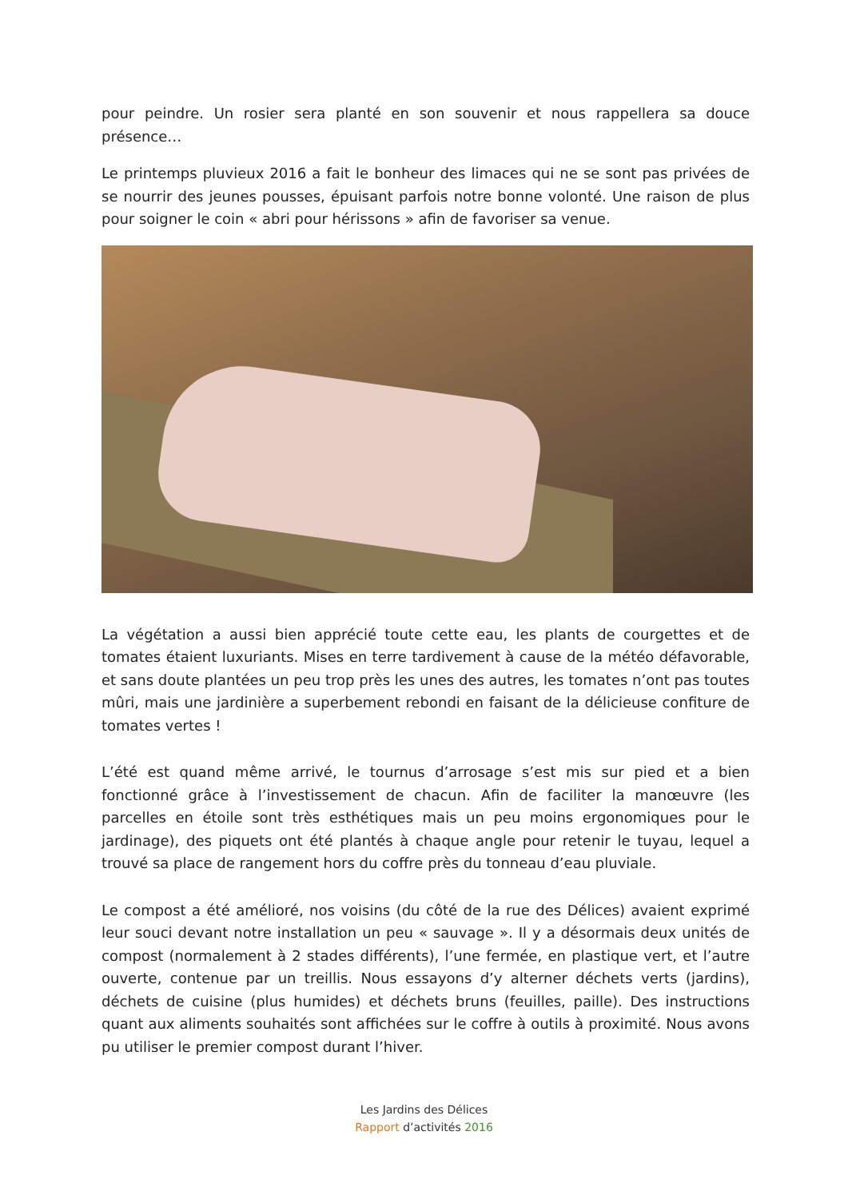pour peindre. Un rosier sera planté en son souvenir et nous rappellera sa douce présence…
Le printemps pluvieux 2016 a fait le bonheur des limaces qui ne se sont pas privées de se nourrir des jeunes pousses, épuisant parfois notre bonne volonté. Une raison de plus pour soigner le coin « abri pour hérissons » afin de favoriser sa venue.
La végétation a aussi bien apprécié toute cette eau, les plants de courgettes et de tomates étaient luxuriants. Mises en terre tardivement à cause de la météo défavorable, et sans doute plantées un peu trop près les unes des autres, les tomates n’ont pas toutes mûri, mais une jardinière a superbement rebondi en faisant de la délicieuse confiture de tomates vertes !
L’été est quand même arrivé, le tournus d’arrosage s’est mis sur pied et a bien fonctionné grâce à l’investissement de chacun. Afin de faciliter la manœuvre (les parcelles en étoile sont très esthétiques mais un peu moins ergonomiques pour le jardinage), des piquets ont été plantés à chaque angle pour retenir le tuyau, lequel a trouvé sa place de rangement hors du coffre près du tonneau d’eau pluviale.
Le compost a été amélioré, nos voisins (du côté de la rue des Délices) avaient exprimé leur souci devant notre installation un peu « sauvage ». Il y a désormais deux unités de compost (normalement à 2 stades différents), l’une fermée, en plastique vert, et l’autre ouverte, contenue par un treillis. Nous essayons d’y alterner déchets verts (jardins), déchets de cuisine (plus humides) et déchets bruns (feuilles, paille). Des instructions quant aux aliments souhaités sont affichées sur le coffre à outils à proximité. Nous avons pu utiliser le premier compost durant l’hiver.
Les Jardins des Délices
Rapport d’activités 2016